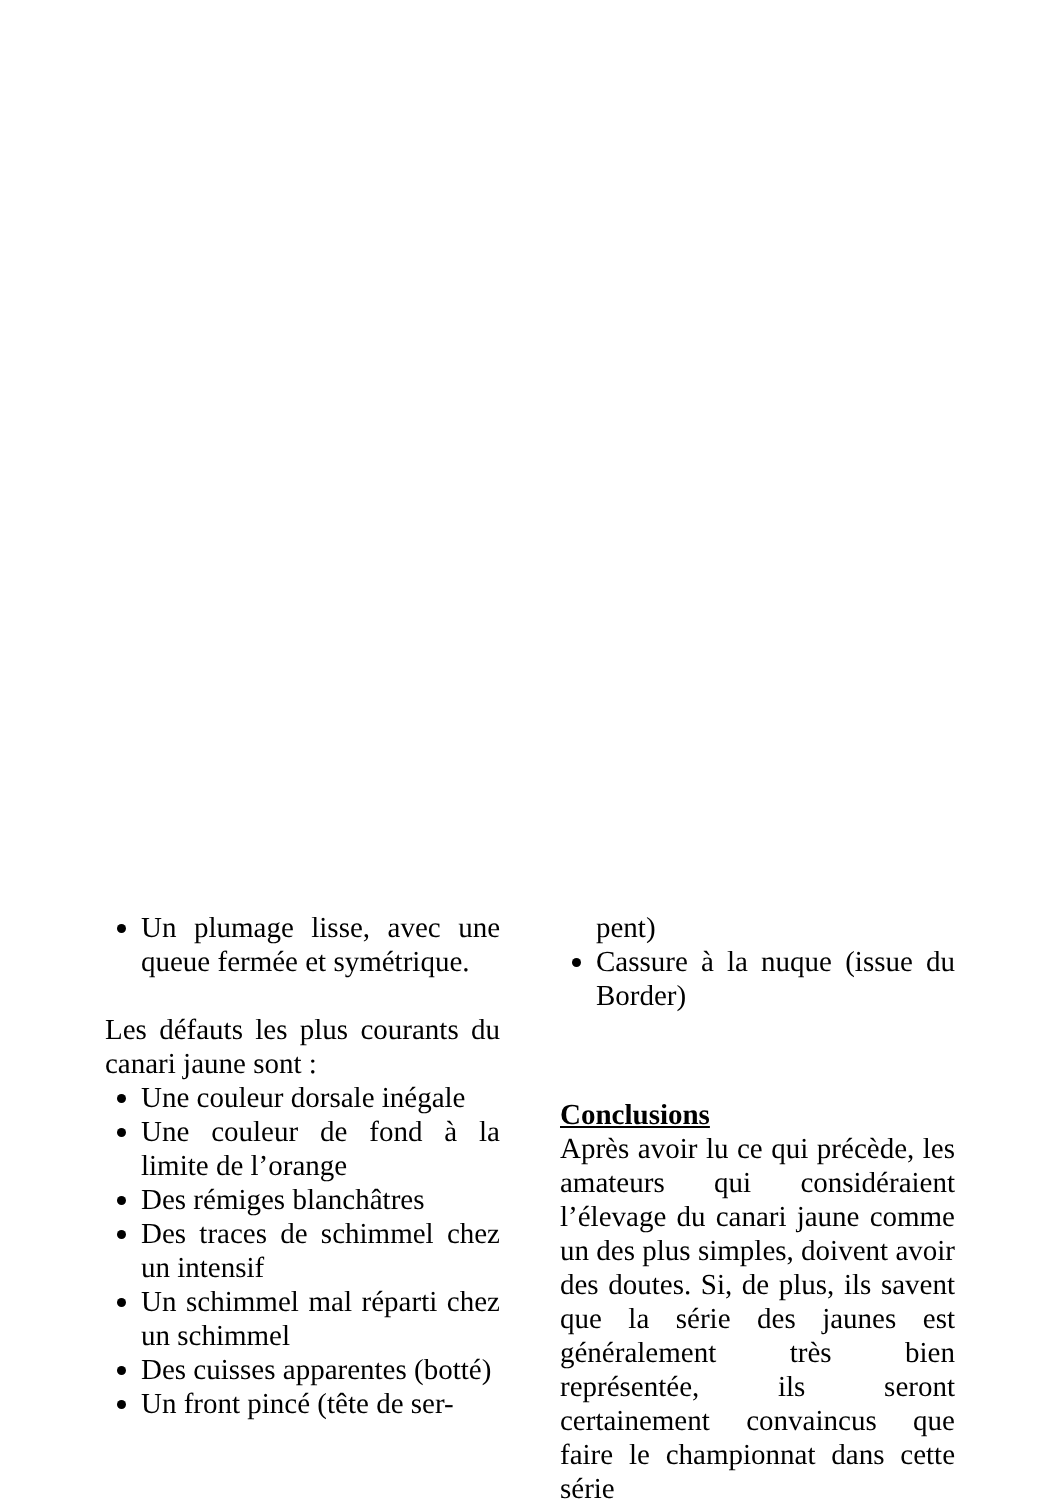Un plumage lisse, avec une queue fermée et symétrique.
Les défauts les plus courants du canari jaune sont :
Une couleur dorsale inégale
Une couleur de fond à la limite de l’orange
Des rémiges blanchâtres
Des traces de schimmel chez un intensif
Un schimmel mal réparti chez un schimmel
Des cuisses apparentes (botté)
Un front pincé (tête de ser-
pent)
Cassure à la nuque (issue du Border)
Conclusions
Après avoir lu ce qui précède, les amateurs qui considéraient l’élevage du canari jaune comme un des plus simples, doivent avoir des doutes. Si, de plus, ils savent que la série des jaunes est généralement très bien représentée, ils seront certainement convaincus que faire le championnat dans cette série